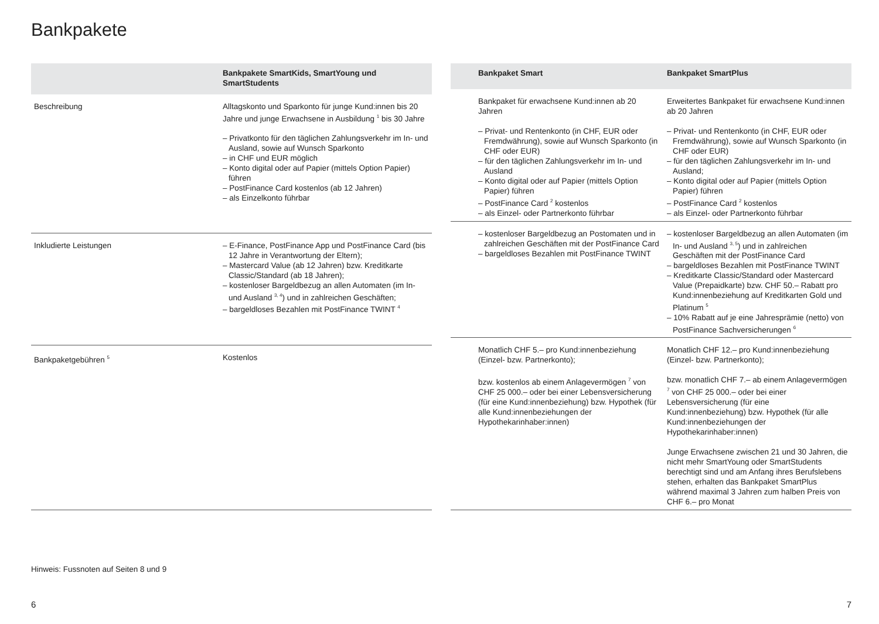Bankpakete
| | Bankpakete SmartKids, SmartYoung und SmartStudents |
| --- | --- |
| Beschreibung | Alltagskonto und Sparkonto für junge Kund:innen bis 20 Jahre und junge Erwachsene in Ausbildung <sup>1</sup> bis 30 Jahre – Privatkonto für den täglichen Zahlungsverkehr im In- und Ausland, sowie auf Wunsch Sparkonto – in CHF und EUR möglich – Konto digital oder auf Papier (mittels Option Papier) führen – PostFinance Card kostenlos (ab 12 Jahren) – als Einzelkonto führbar |
| Inkludierte Leistungen | – E-Finance, PostFinance App und PostFinance Card (bis 12 Jahre in Verantwortung der Eltern); – Mastercard Value (ab 12 Jahren) bzw. Kreditkarte Classic/Standard (ab 18 Jahren); – kostenloser Bargeldbezug an allen Automaten (im In- und Ausland <sup>3, 4</sup>) und in zahlreichen Geschäften; – bargeldloses Bezahlen mit PostFinance TWINT <sup>4</sup> |
| Bankpaketgebühren <sup>5</sup> | Kostenlos |
| | Bankpaket Smart | Bankpaket SmartPlus |
| --- | --- | --- |
| | Bankpaket für erwachsene Kund:innen ab 20 Jahren – Privat- und Rentenkonto (in CHF, EUR oder Fremdwährung), sowie auf Wunsch Sparkonto (in CHF oder EUR) – für den täglichen Zahlungsverkehr im In- und Ausland – Konto digital oder auf Papier (mittels Option Papier) führen – PostFinance Card <sup>2</sup> kostenlos – als Einzel- oder Partnerkonto führbar | Erweitertes Bankpaket für erwachsene Kund:innen ab 20 Jahren – Privat- und Rentenkonto (in CHF, EUR oder Fremdwährung), sowie auf Wunsch Sparkonto (in CHF oder EUR) – für den täglichen Zahlungsverkehr im In- und Ausland; – Konto digital oder auf Papier (mittels Option Papier) führen – PostFinance Card <sup>2</sup> kostenlos – als Einzel- oder Partnerkonto führbar |
| | – kostenloser Bargeldbezug an Postomaten und in zahlreichen Geschäften mit der PostFinance Card – bargeldloses Bezahlen mit PostFinance TWINT | – kostenloser Bargeldbezug an allen Automaten (im In- und Ausland <sup>3, 5</sup>) und in zahlreichen Geschäften mit der PostFinance Card – bargeldloses Bezahlen mit PostFinance TWINT – Kreditkarte Classic/Standard oder Mastercard Value (Prepaidkarte) bzw. CHF 50.– Rabatt pro Kund:innenbeziehung auf Kreditkarten Gold und Platinum <sup>5</sup> – 10% Rabatt auf je eine Jahresprämie (netto) von PostFinance Sachversicherungen <sup>6</sup> |
| | Monatlich CHF 5.– pro Kund:innenbeziehung (Einzel- bzw. Partnerkonto); bzw. kostenlos ab einem Anlagevermögen <sup>7</sup> von CHF 25 000.– oder bei einer Lebensversicherung (für eine Kund:innenbeziehung) bzw. Hypothek (für alle Kund:innenbeziehungen der Hypothekarinhaber:innen) | Monatlich CHF 12.– pro Kund:innenbeziehung (Einzel- bzw. Partnerkonto); bzw. monatlich CHF 7.– ab einem Anlagevermögen <sup>7</sup> von CHF 25 000.– oder bei einer Lebensversicherung (für eine Kund:innenbeziehung) bzw. Hypothek (für alle Kund:innenbeziehungen der Hypothekarinhaber:innen) Junge Erwachsene zwischen 21 und 30 Jahren, die nicht mehr SmartYoung oder SmartStudents berechtigt sind und am Anfang ihres Berufslebens stehen, erhalten das Bankpaket SmartPlus während maximal 3 Jahren zum halben Preis von CHF 6.– pro Monat |
Hinweis: Fussnoten auf Seiten 8 und 9
6 7